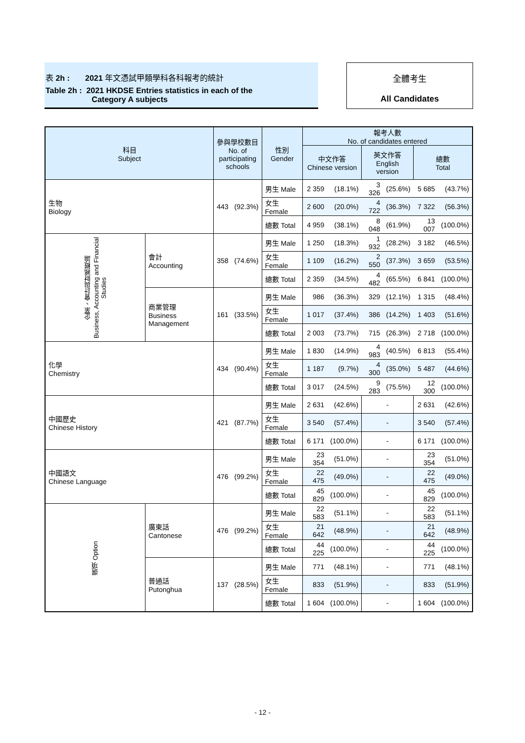表 2h : 2021 年文憑試甲類學科各科報考的統計
Table 2h : 2021 HKDSE Entries statistics in each of the
Category A subjects
全體考生
All Candidates
| 科目 Subject | | 參與學校數目 No. of participating schools | | 性別 Gender | 報考人數 No. of candidates entered | | | | | |
| --- | --- | --- | --- | --- | --- | --- | --- | --- | --- | --- |
| | | | | | 中文作答 Chinese version | | 英文作答 English version | | 總數 Total | |
| 生物 Biology | | 443 | (92.3%) | 男生 Male | 2 359 | (18.1%) | 3 326 | (25.6%) | 5 685 | (43.7%) |
| | | | | 女生 Female | 2 600 | (20.0%) | 4 722 | (36.3%) | 7 322 | (56.3%) |
| | | | | 總數 Total | 4 959 | (38.1%) | 8 048 | (61.9%) | 13 007 | (100.0%) |
| 企業、會計與財務概論 Business, Accounting and Financial Studies | 會計 Accounting | 358 | (74.6%) | 男生 Male | 1 250 | (18.3%) | 1 932 | (28.2%) | 3 182 | (46.5%) |
| | | | | 女生 Female | 1 109 | (16.2%) | 2 550 | (37.3%) | 3 659 | (53.5%) |
| | | | | 總數 Total | 2 359 | (34.5%) | 4 482 | (65.5%) | 6 841 | (100.0%) |
| | 商業管理 Business Management | 161 | (33.5%) | 男生 Male | 986 | (36.3%) | 329 | (12.1%) | 1 315 | (48.4%) |
| | | | | 女生 Female | 1 017 | (37.4%) | 386 | (14.2%) | 1 403 | (51.6%) |
| | | | | 總數 Total | 2 003 | (73.7%) | 715 | (26.3%) | 2 718 | (100.0%) |
| 化學 Chemistry | | 434 | (90.4%) | 男生 Male | 1 830 | (14.9%) | 4 983 | (40.5%) | 6 813 | (55.4%) |
| | | | | 女生 Female | 1 187 | (9.7%) | 4 300 | (35.0%) | 5 487 | (44.6%) |
| | | | | 總數 Total | 3 017 | (24.5%) | 9 283 | (75.5%) | 12 300 | (100.0%) |
| 中國歷史 Chinese History | | 421 | (87.7%) | 男生 Male | 2 631 | (42.6%) | - | | 2 631 | (42.6%) |
| | | | | 女生 Female | 3 540 | (57.4%) | - | | 3 540 | (57.4%) |
| | | | | 總數 Total | 6 171 | (100.0%) | - | | 6 171 | (100.0%) |
| 中國語文 Chinese Language | | 476 | (99.2%) | 男生 Male | 23 354 | (51.0%) | - | | 23 354 | (51.0%) |
| | | | | 女生 Female | 22 475 | (49.0%) | - | | 22 475 | (49.0%) |
| | | | | 總數 Total | 45 829 | (100.0%) | - | | 45 829 | (100.0%) |
| 選項 Option | 廣東話 Cantonese | 476 | (99.2%) | 男生 Male | 22 583 | (51.1%) | - | | 22 583 | (51.1%) |
| | | | | 女生 Female | 21 642 | (48.9%) | - | | 21 642 | (48.9%) |
| | | | | 總數 Total | 44 225 | (100.0%) | - | | 44 225 | (100.0%) |
| | 普通話 Putonghua | 137 | (28.5%) | 男生 Male | 771 | (48.1%) | - | | 771 | (48.1%) |
| | | | | 女生 Female | 833 | (51.9%) | - | | 833 | (51.9%) |
| | | | | 總數 Total | 1 604 | (100.0%) | - | | 1 604 | (100.0%) |
- 12 -